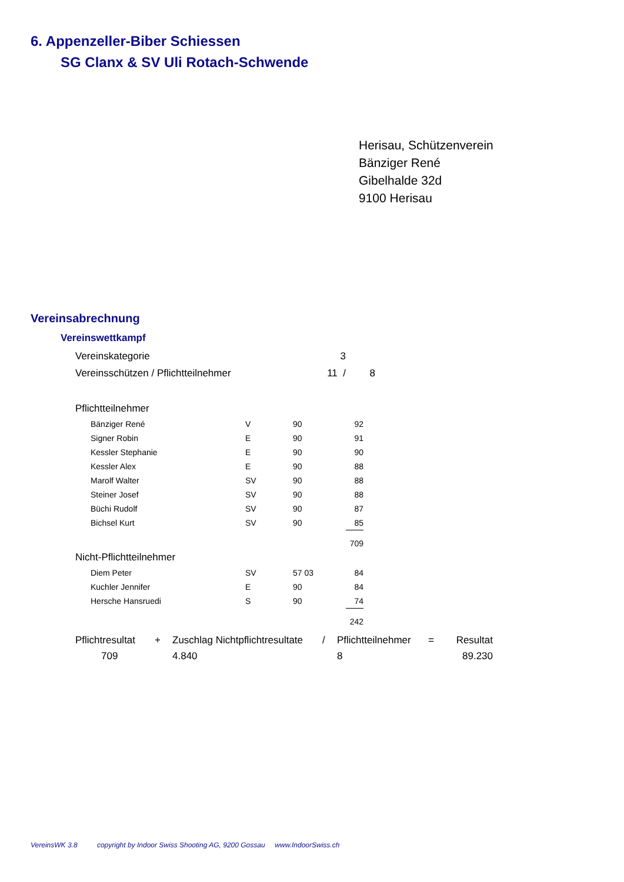6. Appenzeller-Biber Schiessen
SG Clanx & SV Uli Rotach-Schwende
Herisau, Schützenverein
Bänziger René
Gibelhalde 32d
9100 Herisau
Vereinsabrechnung
Vereinswettkampf
| Vereinskategorie | 3 | |
| Vereinsschützen / Pflichtteilnehmer | 11 / | 8 |
Pflichtteilnehmer
| Bänziger René | V | 90 | 92 |
| Signer Robin | E | 90 | 91 |
| Kessler Stephanie | E | 90 | 90 |
| Kessler Alex | E | 90 | 88 |
| Marolf Walter | SV | 90 | 88 |
| Steiner Josef | SV | 90 | 88 |
| Büchi Rudolf | SV | 90 | 87 |
| Bichsel Kurt | SV | 90 | 85 |
| | | | 709 |
Nicht-Pflichtteilnehmer
| Diem Peter | SV | 57 03 | 84 |
| Kuchler Jennifer | E | 90 | 84 |
| Hersche Hansruedi | S | 90 | 74 |
| | | | 242 |
| Pflichtresultat | + | Zuschlag Nichtpflichtresultate | / | Pflichtteilnehmer | = | Resultat |
| 709 | | 4.840 | | 8 | | 89.230 |
VereinsWK 3.8 copyright by Indoor Swiss Shooting AG, 9200 Gossau www.IndoorSwiss.ch